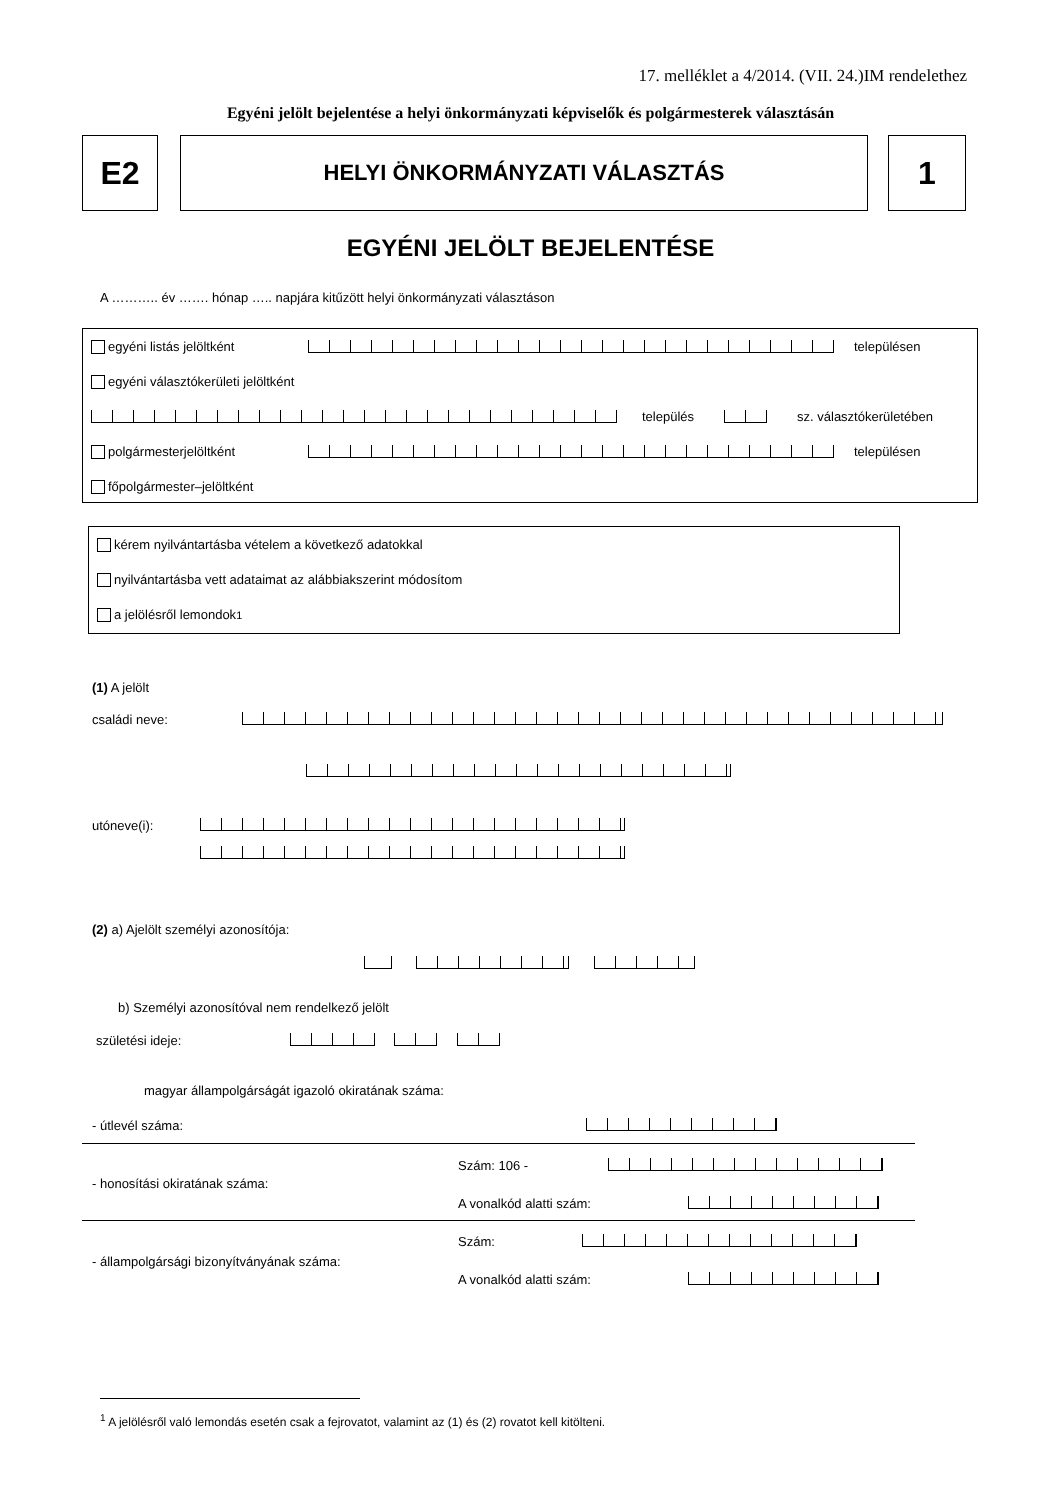17. melléklet a 4/2014. (VII. 24.)IM rendelethez
Egyéni jelölt bejelentése a helyi önkormányzati képviselők és polgármesterek választásán
E2 HELYI ÖNKORMÁNYZATI VÁLASZTÁS 1
EGYÉNI JELÖLT BEJELENTÉSE
A ……….. év ……. hónap ….. napjára kitűzött helyi önkormányzati választáson
egyéni listás jelöltként településen
egyéni választókerületi jelöltként
település sz. választókerületében
polgármesterjelöltként településen
főpolgármester–jelöltként
kérem nyilvántartásba vételem a következő adatokkal
nyilvántartásba vett adataimat az alábbiakszerint módosítom
a jelölésről lemondok<sup>1</sup>
(1) A jelölt
családi neve:
utóneve(i):
(2) a) Ajelölt személyi azonosítója:
b) Személyi azonosítóval nem rendelkező jelölt
születési ideje:
magyar állampolgárságát igazoló okiratának száma:
- útlevél száma:
Szám: 106 -
- honosítási okiratának száma:
A vonalkód alatti szám:
Szám:
- állampolgársági bizonyítványának száma:
A vonalkód alatti szám:
<sup>1</sup> A jelölésről való lemondás esetén csak a fejrovatot, valamint az (1) és (2) rovatot kell kitölteni.